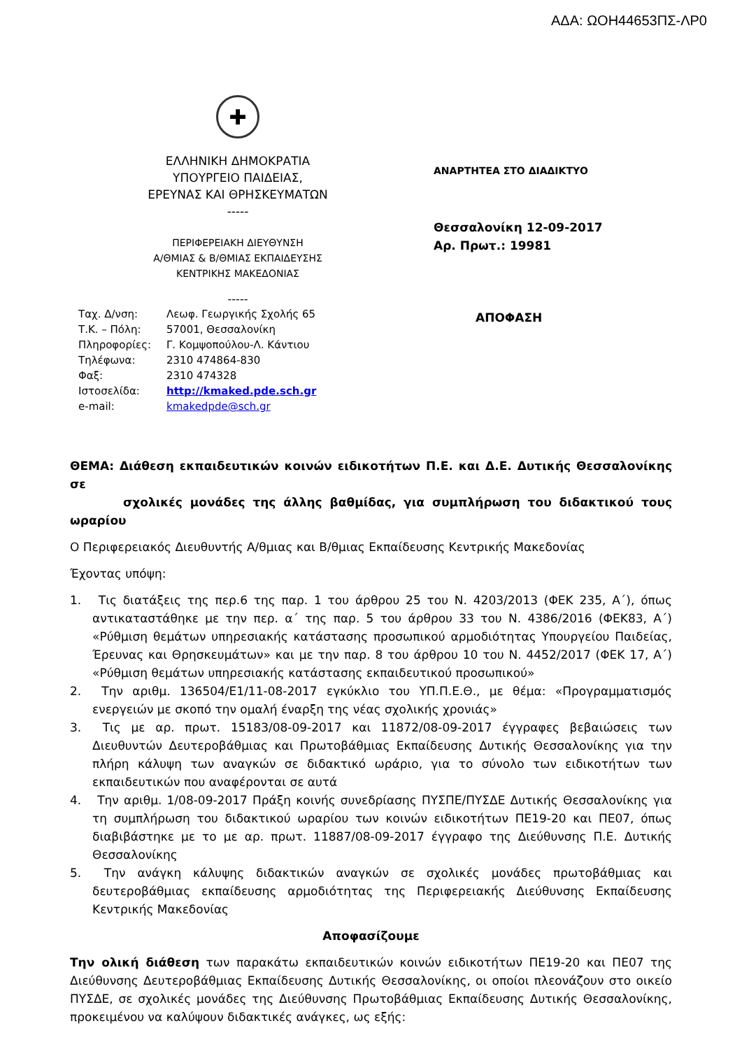ΑΔΑ: ΩΟΗ44653ΠΣ-ΛΡ0
✚
ΕΛΛΗΝΙΚΗ ΔΗΜΟΚΡΑΤΙΑ
ΥΠΟΥΡΓΕΙΟ ΠΑΙΔΕΙΑΣ,
ΕΡΕΥΝΑΣ ΚΑΙ ΘΡΗΣΚΕΥΜΑΤΩΝ
-----
ΠΕΡΙΦΕΡΕΙΑΚΗ ΔΙΕΥΘΥΝΣΗ
Α/ΘΜΙΑΣ & Β/ΘΜΙΑΣ ΕΚΠΑΙΔΕΥΣΗΣ
ΚΕΝΤΡΙΚΗΣ ΜΑΚΕΔΟΝΙΑΣ
-----
| Ταχ. Δ/νση: | Λεωφ. Γεωργικής Σχολής 65 |
| Τ.Κ. – Πόλη: | 57001, Θεσσαλονίκη |
| Πληροφορίες: | Γ. Κομψοπούλου-Λ. Κάντιου |
| Τηλέφωνα: | 2310 474864-830 |
| Φαξ: | 2310 474328 |
| Ιστοσελίδα: | http://kmaked.pde.sch.gr |
| e-mail: | kmakedpde@sch.gr |
ΑΝΑΡΤΗΤΕΑ ΣΤΟ ΔΙΑΔΙΚΤΥΟ
Θεσσαλονίκη 12-09-2017
Αρ. Πρωτ.: 19981
ΑΠΟΦΑΣΗ
ΘΕΜΑ: Διάθεση εκπαιδευτικών κοινών ειδικοτήτων Π.Ε. και Δ.Ε. Δυτικής Θεσσαλονίκης σε
σχολικές μονάδες της άλλης βαθμίδας, για συμπλήρωση του διδακτικού τους ωραρίου
Ο Περιφερειακός Διευθυντής Α/θμιας και Β/θμιας Εκπαίδευσης Κεντρικής Μακεδονίας
Έχοντας υπόψη:
1. Τις διατάξεις της περ.6 της παρ. 1 του άρθρου 25 του Ν. 4203/2013 (ΦΕΚ 235, Α΄), όπως αντικαταστάθηκε με την περ. α΄ της παρ. 5 του άρθρου 33 του Ν. 4386/2016 (ΦΕΚ83, Α΄) «Ρύθμιση θεμάτων υπηρεσιακής κατάστασης προσωπικού αρμοδιότητας Υπουργείου Παιδείας, Έρευνας και Θρησκευμάτων» και με την παρ. 8 του άρθρου 10 του Ν. 4452/2017 (ΦΕΚ 17, Α΄) «Ρύθμιση θεμάτων υπηρεσιακής κατάστασης εκπαιδευτικού προσωπικού»
2. Την αριθμ. 136504/Ε1/11-08-2017 εγκύκλιο του ΥΠ.Π.Ε.Θ., με θέμα: «Προγραμματισμός ενεργειών με σκοπό την ομαλή έναρξη της νέας σχολικής χρονιάς»
3. Τις με αρ. πρωτ. 15183/08-09-2017 και 11872/08-09-2017 έγγραφες βεβαιώσεις των Διευθυντών Δευτεροβάθμιας και Πρωτοβάθμιας Εκπαίδευσης Δυτικής Θεσσαλονίκης για την πλήρη κάλυψη των αναγκών σε διδακτικό ωράριο, για το σύνολο των ειδικοτήτων των εκπαιδευτικών που αναφέρονται σε αυτά
4. Την αριθμ. 1/08-09-2017 Πράξη κοινής συνεδρίασης ΠΥΣΠΕ/ΠΥΣΔΕ Δυτικής Θεσσαλονίκης για τη συμπλήρωση του διδακτικού ωραρίου των κοινών ειδικοτήτων ΠΕ19-20 και ΠΕ07, όπως διαβιβάστηκε με το με αρ. πρωτ. 11887/08-09-2017 έγγραφο της Διεύθυνσης Π.Ε. Δυτικής Θεσσαλονίκης
5. Την ανάγκη κάλυψης διδακτικών αναγκών σε σχολικές μονάδες πρωτοβάθμιας και δευτεροβάθμιας εκπαίδευσης αρμοδιότητας της Περιφερειακής Διεύθυνσης Εκπαίδευσης Κεντρικής Μακεδονίας
Αποφασίζουμε
Την ολική διάθεση των παρακάτω εκπαιδευτικών κοινών ειδικοτήτων ΠΕ19-20 και ΠΕ07 της Διεύθυνσης Δευτεροβάθμιας Εκπαίδευσης Δυτικής Θεσσαλονίκης, οι οποίοι πλεονάζουν στο οικείο ΠΥΣΔΕ, σε σχολικές μονάδες της Διεύθυνσης Πρωτοβάθμιας Εκπαίδευσης Δυτικής Θεσσαλονίκης, προκειμένου να καλύψουν διδακτικές ανάγκες, ως εξής: